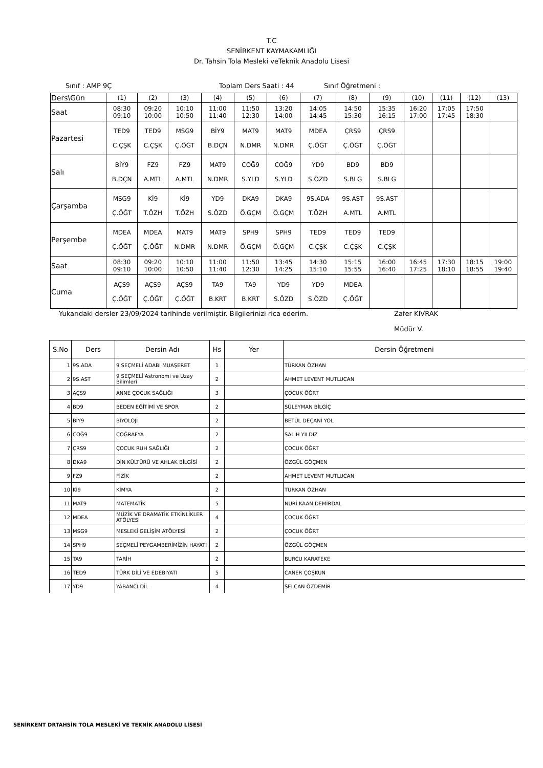T.C
SENİRKENT KAYMAKAMLIĞI
Dr. Tahsin Tola Mesleki veTeknik Anadolu Lisesi
Sınıf : AMP 9Ç Toplam Ders Saati : 44 Sınıf Öğretmeni :
| Ders\Gün | (1) | (2) | (3) | (4) | (5) | (6) | (7) | (8) | (9) | (10) | (11) | (12) | (13) |
| Saat | 08:30 09:10 | 09:20 10:00 | 10:10 10:50 | 11:00 11:40 | 11:50 12:30 | 13:20 14:00 | 14:05 14:45 | 14:50 15:30 | 15:35 16:15 | 16:20 17:00 | 17:05 17:45 | 17:50 18:30 | |
| Pazartesi | TED9 C.ÇŞK | TED9 C.ÇŞK | MSG9 Ç.ÖĞT | BİY9 B.DÇN | MAT9 N.DMR | MAT9 N.DMR | MDEA Ç.ÖĞT | ÇRS9 Ç.ÖĞT | ÇRS9 Ç.ÖĞT | | | | |
| Salı | BİY9 B.DÇN | FZ9 A.MTL | FZ9 A.MTL | MAT9 N.DMR | COĞ9 S.YLD | COĞ9 S.YLD | YD9 S.ÖZD | BD9 S.BLG | BD9 S.BLG | | | | |
| Çarşamba | MSG9 Ç.ÖĞT | Kİ9 T.ÖZH | Kİ9 T.ÖZH | YD9 S.ÖZD | DKA9 Ö.GÇM | DKA9 Ö.GÇM | 9S.ADA T.ÖZH | 9S.AST A.MTL | 9S.AST A.MTL | | | | |
| Perşembe | MDEA Ç.ÖĞT | MDEA Ç.ÖĞT | MAT9 N.DMR | MAT9 N.DMR | SPH9 Ö.GÇM | SPH9 Ö.GÇM | TED9 C.ÇŞK | TED9 C.ÇŞK | TED9 C.ÇŞK | | | | |
| Saat | 08:30 09:10 | 09:20 10:00 | 10:10 10:50 | 11:00 11:40 | 11:50 12:30 | 13:45 14:25 | 14:30 15:10 | 15:15 15:55 | 16:00 16:40 | 16:45 17:25 | 17:30 18:10 | 18:15 18:55 | 19:00 19:40 |
| Cuma | AÇS9 Ç.ÖĞT | AÇS9 Ç.ÖĞT | AÇS9 Ç.ÖĞT | TA9 B.KRT | TA9 B.KRT | YD9 S.ÖZD | YD9 S.ÖZD | MDEA Ç.ÖĞT | | | | | |
Yukarıdaki dersler 23/09/2024 tarihinde verilmiştir. Bilgilerinizi rica ederim. Zafer KIVRAK
Müdür V.
| S.No | Ders | Dersin Adı | Hs | Yer | Dersin Öğretmeni |
| --- | --- | --- | --- | --- | --- |
| 1 | 9S.ADA | 9 SEÇMELİ ADABI MUAŞERET | 1 | | TÜRKAN ÖZHAN |
| 2 | 9S.AST | 9 SEÇMELİ Astronomi ve Uzay Bilimleri | 2 | | AHMET LEVENT MUTLUCAN |
| 3 | AÇS9 | ANNE ÇOCUK SAĞLIĞI | 3 | | ÇOCUK ÖĞRT |
| 4 | BD9 | BEDEN EĞİTİMİ VE SPOR | 2 | | SÜLEYMAN BİLGİÇ |
| 5 | BİY9 | BİYOLOJİ | 2 | | BETÜL DEÇANİ YOL |
| 6 | COĞ9 | COĞRAFYA | 2 | | SALİH YILDIZ |
| 7 | ÇRS9 | ÇOCUK RUH SAĞLIĞI | 2 | | ÇOCUK ÖĞRT |
| 8 | DKA9 | DİN KÜLTÜRÜ VE AHLAK BİLGİSİ | 2 | | ÖZGÜL GÖÇMEN |
| 9 | FZ9 | FİZİK | 2 | | AHMET LEVENT MUTLUCAN |
| 10 | Kİ9 | KİMYA | 2 | | TÜRKAN ÖZHAN |
| 11 | MAT9 | MATEMATİK | 5 | | NURİ KAAN DEMİRDAL |
| 12 | MDEA | MÜZİK VE DRAMATİK ETKİNLİKLER ATÖLYESİ | 4 | | ÇOCUK ÖĞRT |
| 13 | MSG9 | MESLEKİ GELİŞİM ATÖLYESİ | 2 | | ÇOCUK ÖĞRT |
| 14 | SPH9 | SEÇMELİ PEYGAMBERİMİZİN HAYATI | 2 | | ÖZGÜL GÖÇMEN |
| 15 | TA9 | TARİH | 2 | | BURCU KARATEKE |
| 16 | TED9 | TÜRK DİLİ VE EDEBİYATI | 5 | | CANER ÇOŞKUN |
| 17 | YD9 | YABANCI DİL | 4 | | SELCAN ÖZDEMİR |
SENİRKENT DRTAHSİN TOLA MESLEKİ VE TEKNİK ANADOLU LİSESİ